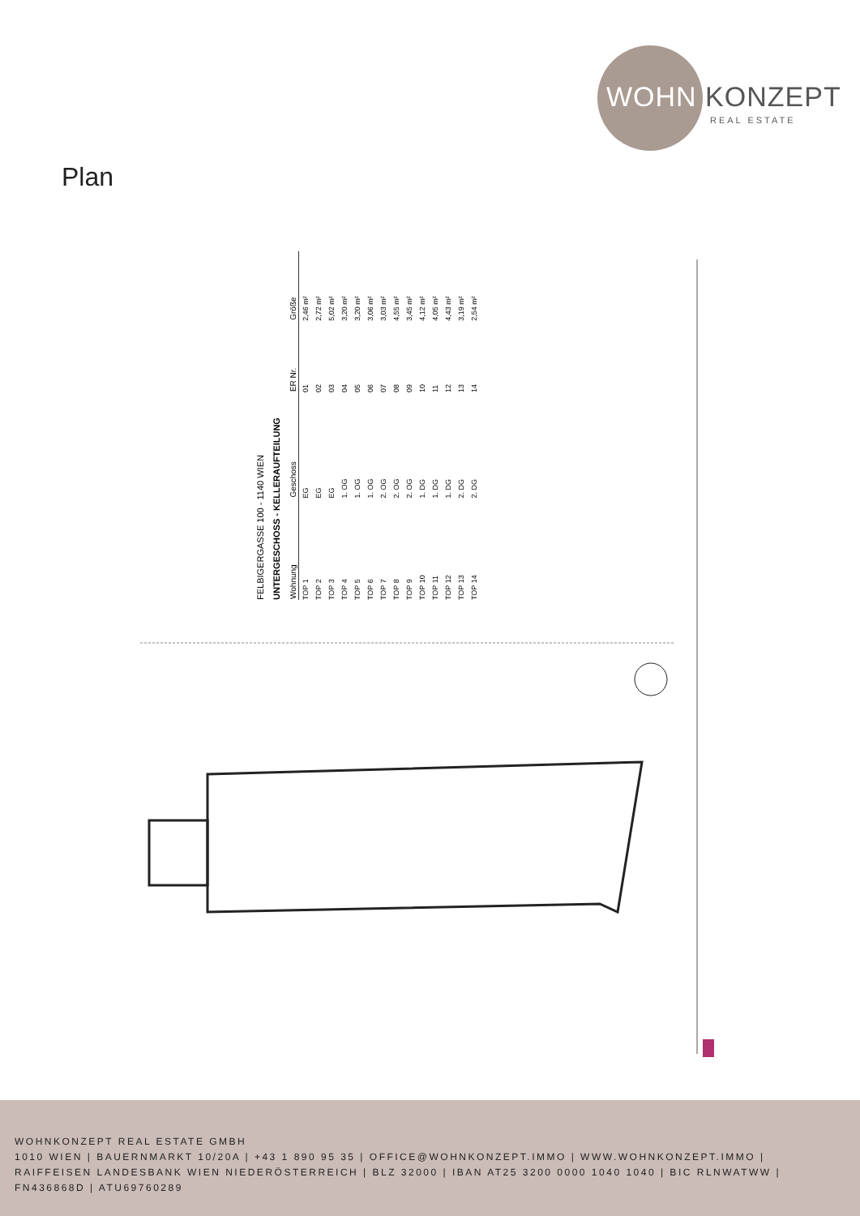WOHN KONZEPT
REAL ESTATE
Plan
FELBIGERGASSE 100 - 1140 WIEN
UNTERGESCHOSS - KELLERAUFTEILUNG
| Wohnung | Geschoss | ER Nr. | Größe |
| --- | --- | --- | --- |
| TOP 1 | EG | 01 | 2,46 m² |
| TOP 2 | EG | 02 | 2,72 m² |
| TOP 3 | EG | 03 | 5,02 m² |
| TOP 4 | 1. OG | 04 | 3,20 m² |
| TOP 5 | 1. OG | 05 | 3,20 m² |
| TOP 6 | 1. OG | 06 | 3,06 m² |
| TOP 7 | 2. OG | 07 | 3,03 m² |
| TOP 8 | 2. OG | 08 | 4,55 m² |
| TOP 9 | 2. OG | 09 | 3,45 m² |
| TOP 10 | 1. DG | 10 | 4,12 m² |
| TOP 11 | 1. DG | 11 | 4,05 m² |
| TOP 12 | 1. DG | 12 | 4,43 m² |
| TOP 13 | 2. DG | 13 | 3,19 m² |
| TOP 14 | 2. DG | 14 | 2,54 m² |
WOHNKONZEPT REAL ESTATE GMBH
1010 WIEN | BAUERNMARKT 10/20A | +43 1 890 95 35 | OFFICE@WOHNKONZEPT.IMMO | WWW.WOHNKONZEPT.IMMO | RAIFFEISEN LANDESBANK WIEN NIEDERÖSTERREICH | BLZ 32000 | IBAN AT25 3200 0000 1040 1040 | BIC RLNWATWW | FN436868D | ATU69760289